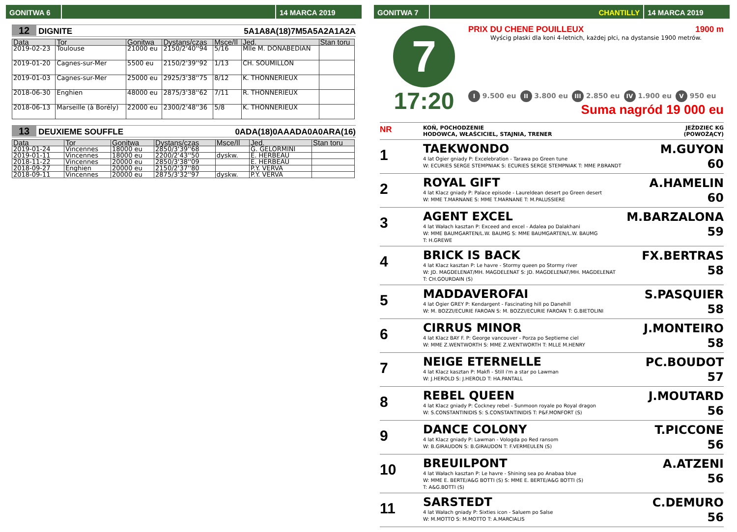GONITWA 6 14 MARCA 2019
12 DIGNITE 5A1A8A(18)7M5A5A2A1A2A
| Data | Tor | Gonitwa | Dystans/czas | Msce/Il | Jed. | Stan toru |
| --- | --- | --- | --- | --- | --- | --- |
| 2019-02-23 | Toulouse | 21000 eu | 2150/2'40''94 | 5/16 | Mlle M. DONABEDIAN | |
| 2019-01-20 | Cagnes-sur-Mer | 5500 eu | 2150/2'39''92 | 1/13 | CH. SOUMILLON | |
| 2019-01-03 | Cagnes-sur-Mer | 25000 eu | 2925/3'38''75 | 8/12 | K. THONNERIEUX | |
| 2018-06-30 | Enghien | 48000 eu | 2875/3'38''62 | 7/11 | R. THONNERIEUX | |
| 2018-06-13 | Marseille (à Borély) | 22000 eu | 2300/2'48''36 | 5/8 | K. THONNERIEUX | |
13 DEUXIEME SOUFFLE 0ADA(18)0AAADA0A0ARA(16)
| Data | Tor | Gonitwa | Dystans/czas | Msce/Il | Jed. | Stan toru |
| --- | --- | --- | --- | --- | --- | --- |
| 2019-01-24 | Vincennes | 18000 eu | 2850/3'39''68 | | G. GELORMINI | |
| 2019-01-11 | Vincennes | 18000 eu | 2200/2'43''50 | dyskw. | E. HERBEAU | |
| 2018-11-22 | Vincennes | 20000 eu | 2850/3'38''09 | | E. HERBEAU | |
| 2018-09-27 | Enghien | 20000 eu | 2150/2'37''80 | | P.Y. VERVA | |
| 2018-09-11 | Vincennes | 20000 eu | 2875/3'32''97 | dyskw. | P.Y. VERVA | |
GONITWA 7 CHANTILLY 14 MARCA 2019
7
17:20
PRIX DU CHENE POUILLEUX 1900 m
Wyścig płaski dla koni 4-letnich, każdej płci, na dystansie 1900 metrów.
I 9.500 eu II 3.800 eu III 2.850 eu IV 1.900 eu V 950 eu
Suma nagród 19 000 eu
NR KOŃ, POCHODZENIE
HODOWCA, WŁAŚCICIEL, STAJNIA, TRENER JEŹDZIEC KG
(POWOŻĄCY)
1
TAEKWONDO
4 lat Ogier gniady P: Excelebration - Tarawa po Green tune
W: ECURIES SERGE STEMPNIAK S: ECURIES SERGE STEMPNIAK T: MME P.BRANDT
M.GUYON
60
2
ROYAL GIFT
4 lat Klacz gniady P: Palace episode - Laureldean desert po Green desert
W: MME T.MARNANE S: MME T.MARNANE T: M.PALUSSIERE
A.HAMELIN
60
3
AGENT EXCEL
4 lat Wałach kasztan P: Exceed and excel - Adalea po Dalakhani
W: MME BAUMGARTEN/L.W. BAUMG S: MME BAUMGARTEN/L.W. BAUMG
T: H.GREWE
M.BARZALONA
59
4
BRICK IS BACK
4 lat Klacz kasztan P: Le havre - Stormy queen po Stormy river
W: JD. MAGDELENAT/MH. MAGDELENAT S: JD. MAGDELENAT/MH. MAGDELENAT
T: CH.GOURDAIN (S)
FX.BERTRAS
58
5
MADDAVEROFAI
4 lat Ogier GREY P: Kendargent - Fascinating hill po Danehill
W: M. BOZZI/ECURIE FAROAN S: M. BOZZI/ECURIE FAROAN T: G.BIETOLINI
S.PASQUIER
58
6
CIRRUS MINOR
4 lat Klacz BAY F. P: George vancouver - Porza po Septieme ciel
W: MME Z.WENTWORTH S: MME Z.WENTWORTH T: MLLE M.HENRY
J.MONTEIRO
58
7
NEIGE ETERNELLE
4 lat Klacz kasztan P: Makfi - Still i'm a star po Lawman
W: J.HEROLD S: J.HEROLD T: HA.PANTALL
PC.BOUDOT
57
8
REBEL QUEEN
4 lat Klacz gniady P: Cockney rebel - Sunmoon royale po Royal dragon
W: S.CONSTANTINIDIS S: S.CONSTANTINIDIS T: P&F.MONFORT (S)
J.MOUTARD
56
9
DANCE COLONY
4 lat Klacz gniady P: Lawman - Vologda po Red ransom
W: B.GIRAUDON S: B.GIRAUDON T: F.VERMEULEN (S)
T.PICCONE
56
10
BREUILPONT
4 lat Wałach kasztan P: Le havre - Shining sea po Anabaa blue
W: MME E. BERTE/A&G BOTTI (S) S: MME E. BERTE/A&G BOTTI (S)
T: A&G.BOTTI (S)
A.ATZENI
56
11
SARSTEDT
4 lat Wałach gniady P: Sixties icon - Saluem po Salse
W: M.MOTTO S: M.MOTTO T: A.MARCIALIS
C.DEMURO
56